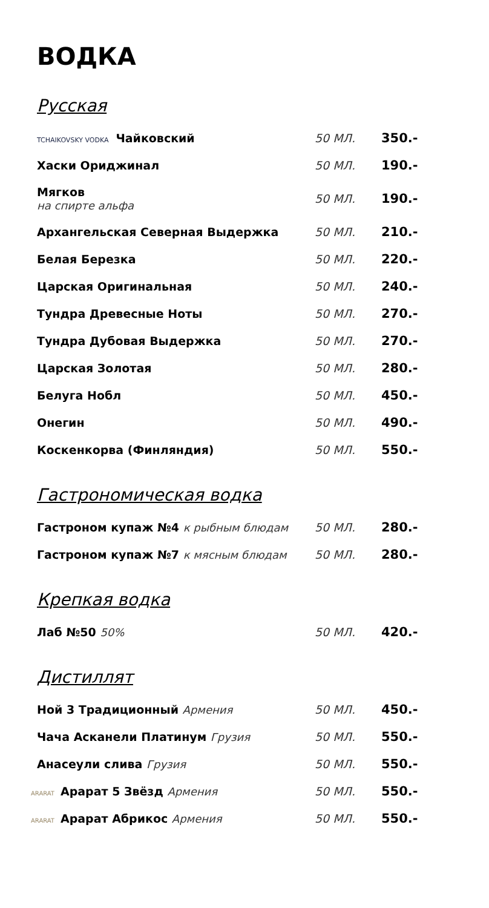ВОДКА
Русская
| TCHAIKOVSKY VODKA Чайковский | 50 МЛ. | 350.- |
| Хаски Ориджинал | 50 МЛ. | 190.- |
| Мягков на спирте альфа | 50 МЛ. | 190.- |
| Архангельская Северная Выдержка | 50 МЛ. | 210.- |
| Белая Березка | 50 МЛ. | 220.- |
| Царская Оригинальная | 50 МЛ. | 240.- |
| Тундра Древесные Ноты | 50 МЛ. | 270.- |
| Тундра Дубовая Выдержка | 50 МЛ. | 270.- |
| Царская Золотая | 50 МЛ. | 280.- |
| Белуга Нобл | 50 МЛ. | 450.- |
| Онегин | 50 МЛ. | 490.- |
| Коскенкорва (Финляндия) | 50 МЛ. | 550.- |
Гастрономическая водка
| Гастроном купаж №4 к рыбным блюдам | 50 МЛ. | 280.- |
| Гастроном купаж №7 к мясным блюдам | 50 МЛ. | 280.- |
Крепкая водка
| Лаб №50 50% | 50 МЛ. | 420.- |
Дистиллят
| Ной 3 Традиционный Армения | 50 МЛ. | 450.- |
| Чача Асканели Платинум Грузия | 50 МЛ. | 550.- |
| Анасеули слива Грузия | 50 МЛ. | 550.- |
| ARARAT Арарат 5 Звёзд Армения | 50 МЛ. | 550.- |
| ARARAT Арарат Абрикос Армения | 50 МЛ. | 550.- |